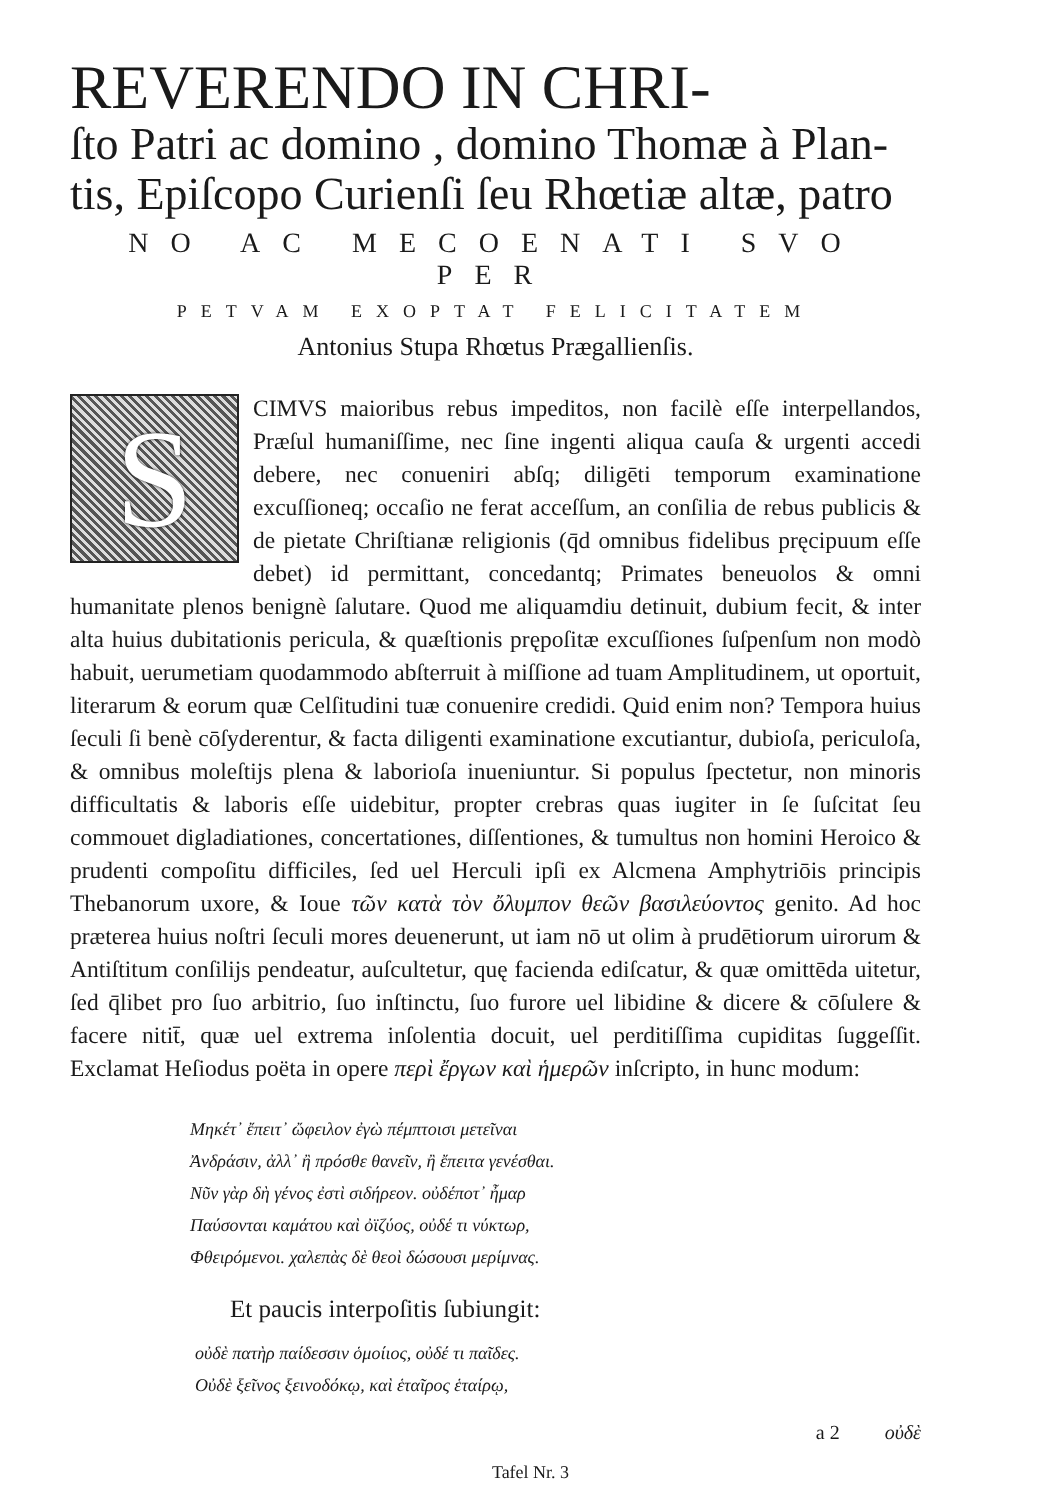REVERENDO IN CHRI-
ſto Patri ac domino , domino Thomæ à Plan-
tis, Epiſcopo Curienſi ſeu Rhœtiæ altæ, patro
NO AC MECOENATI SVO PER
PETVAM EXOPTAT FELICITATEM
Antonius Stupa Rhœtus Prægallienſis.
S
CIMVS maioribus rebus impeditos, non facilè eſſe interpellandos, Præſul humaniſſime, nec ſine ingenti aliqua cauſa & urgenti accedi debere, nec conueniri abſq; diligēti temporum examinatione excuſſioneq; occaſio ne ferat acceſſum, an conſilia de rebus publicis & de pietate Chriſtianæ religionis (q̄d omnibus fidelibus pręcipuum eſſe debet) id permittant, concedantq; Primates beneuolos & omni humanitate plenos benignè ſalutare. Quod me aliquamdiu detinuit, dubium fecit, & inter alta huius dubitationis pericula, & quæſtionis prępoſitæ excuſſiones ſuſpenſum non modò habuit, uerumetiam quodammodo abſterruit à miſſione ad tuam Amplitudinem, ut oportuit, literarum & eorum quæ Celſitudini tuæ conuenire credidi. Quid enim non? Tempora huius ſeculi ſi benè cōſyderentur, & facta diligenti examinatione excutiantur, dubioſa, periculoſa, & omnibus moleſtijs plena & laborioſa inueniuntur. Si populus ſpectetur, non minoris difficultatis & laboris eſſe uidebitur, propter crebras quas iugiter in ſe ſuſcitat ſeu commouet digladiationes, concertationes, diſſentiones, & tumultus non homini Heroico & prudenti compoſitu difficiles, ſed uel Herculi ipſi ex Alcmena Amphytriōis principis Thebanorum uxore, & Ioue τῶν κατὰ τὸν ὄλυμπον θεῶν βασιλεύοντος genito. Ad hoc præterea huius noſtri ſeculi mores deuenerunt, ut iam nō ut olim à prudētiorum uirorum & Antiſtitum conſilijs pendeatur, auſcultetur, quę facienda ediſcatur, & quæ omittēda uitetur, ſed q̄libet pro ſuo arbitrio, ſuo inſtinctu, ſuo furore uel libidine & dicere & cōſulere & facere nitit̄, quæ uel extrema inſolentia docuit, uel perditiſſima cupiditas ſuggeſſit. Exclamat Heſiodus poëta in opere περὶ ἔργων καὶ ἡμερῶν inſcripto, in hunc modum:
Μηκέτ᾽ ἔπειτ᾽ ὤφειλον ἐγὼ πέμπτοισι μετεῖναι
Ἀνδράσιν, ἀλλ᾽ ἢ πρόσθε θανεῖν, ἢ ἔπειτα γενέσθαι.
Νῦν γὰρ δὴ γένος ἐστὶ σιδήρεον. οὐδέποτ᾽ ἦμαρ
Παύσονται καμάτου καὶ ὀϊζύος, οὐδέ τι νύκτωρ,
Φθειρόμενοι. χαλεπὰς δὲ θεοὶ δώσουσι μερίμνας.
Et paucis interpoſitis ſubiungit:
οὐδὲ πατὴρ παίδεσσιν ὁμοίιος, οὐδέ τι παῖδες.
Οὐδὲ ξεῖνος ξεινοδόκῳ, καὶ ἑταῖρος ἑταίρῳ,
a 2 οὐδὲ
Tafel Nr. 3